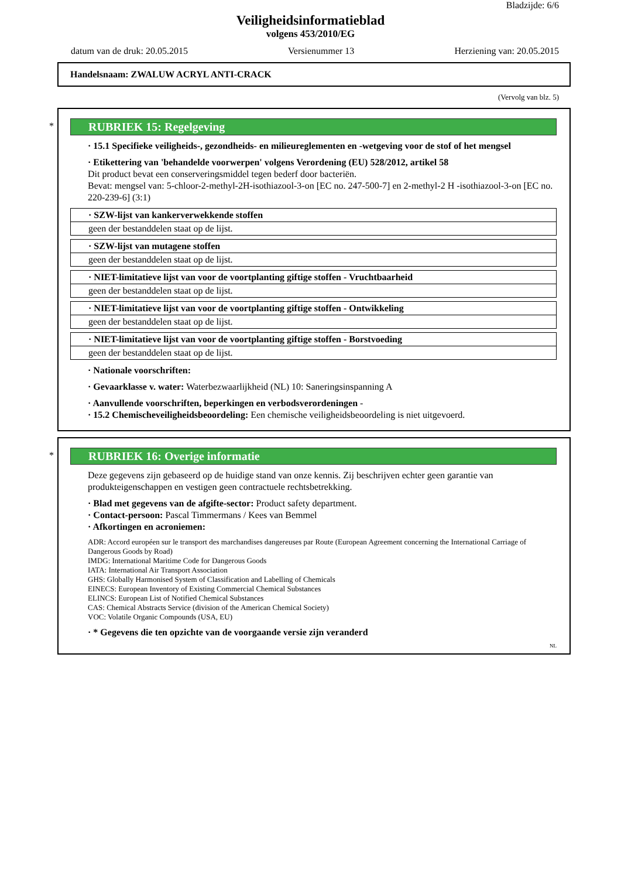Bladzijde: 6/6
Veiligheidsinformatieblad
volgens 453/2010/EG
datum van de druk: 20.05.2015 Versienummer 13 Herziening van: 20.05.2015
Handelsnaam: ZWALUW ACRYL ANTI-CRACK
(Vervolg van blz. 5)
*
RUBRIEK 15: Regelgeving
· 15.1 Specifieke veiligheids-, gezondheids- en milieureglementen en -wetgeving voor de stof of het mengsel
· Etikettering van 'behandelde voorwerpen' volgens Verordening (EU) 528/2012, artikel 58
Dit product bevat een conserveringsmiddel tegen bederf door bacteriën.
Bevat: mengsel van: 5-chloor-2-methyl-2H-isothiazool-3-on [EC no. 247-500-7] en 2-methyl-2 H -isothiazool-3-on [EC no. 220-239-6] (3:1)
| · SZW-lijst van kankerverwekkende stoffen |
| geen der bestanddelen staat op de lijst. |
| · SZW-lijst van mutagene stoffen |
| geen der bestanddelen staat op de lijst. |
| · NIET-limitatieve lijst van voor de voortplanting giftige stoffen - Vruchtbaarheid |
| geen der bestanddelen staat op de lijst. |
| · NIET-limitatieve lijst van voor de voortplanting giftige stoffen - Ontwikkeling |
| geen der bestanddelen staat op de lijst. |
| · NIET-limitatieve lijst van voor de voortplanting giftige stoffen - Borstvoeding |
| geen der bestanddelen staat op de lijst. |
· Nationale voorschriften:
· Gevaarklasse v. water: Waterbezwaarlijkheid (NL) 10: Saneringsinspanning A
· Aanvullende voorschriften, beperkingen en verbodsverordeningen -
· 15.2 Chemischeveiligheidsbeoordeling: Een chemische veiligheidsbeoordeling is niet uitgevoerd.
*
RUBRIEK 16: Overige informatie
Deze gegevens zijn gebaseerd op de huidige stand van onze kennis. Zij beschrijven echter geen garantie van produkteigenschappen en vestigen geen contractuele rechtsbetrekking.
· Blad met gegevens van de afgifte-sector: Product safety department.
· Contact-persoon: Pascal Timmermans / Kees van Bemmel
· Afkortingen en acroniemen:
ADR: Accord européen sur le transport des marchandises dangereuses par Route (European Agreement concerning the International Carriage of Dangerous Goods by Road)
IMDG: International Maritime Code for Dangerous Goods
IATA: International Air Transport Association
GHS: Globally Harmonised System of Classification and Labelling of Chemicals
EINECS: European Inventory of Existing Commercial Chemical Substances
ELINCS: European List of Notified Chemical Substances
CAS: Chemical Abstracts Service (division of the American Chemical Society)
VOC: Volatile Organic Compounds (USA, EU)
· * Gegevens die ten opzichte van de voorgaande versie zijn veranderd
NL